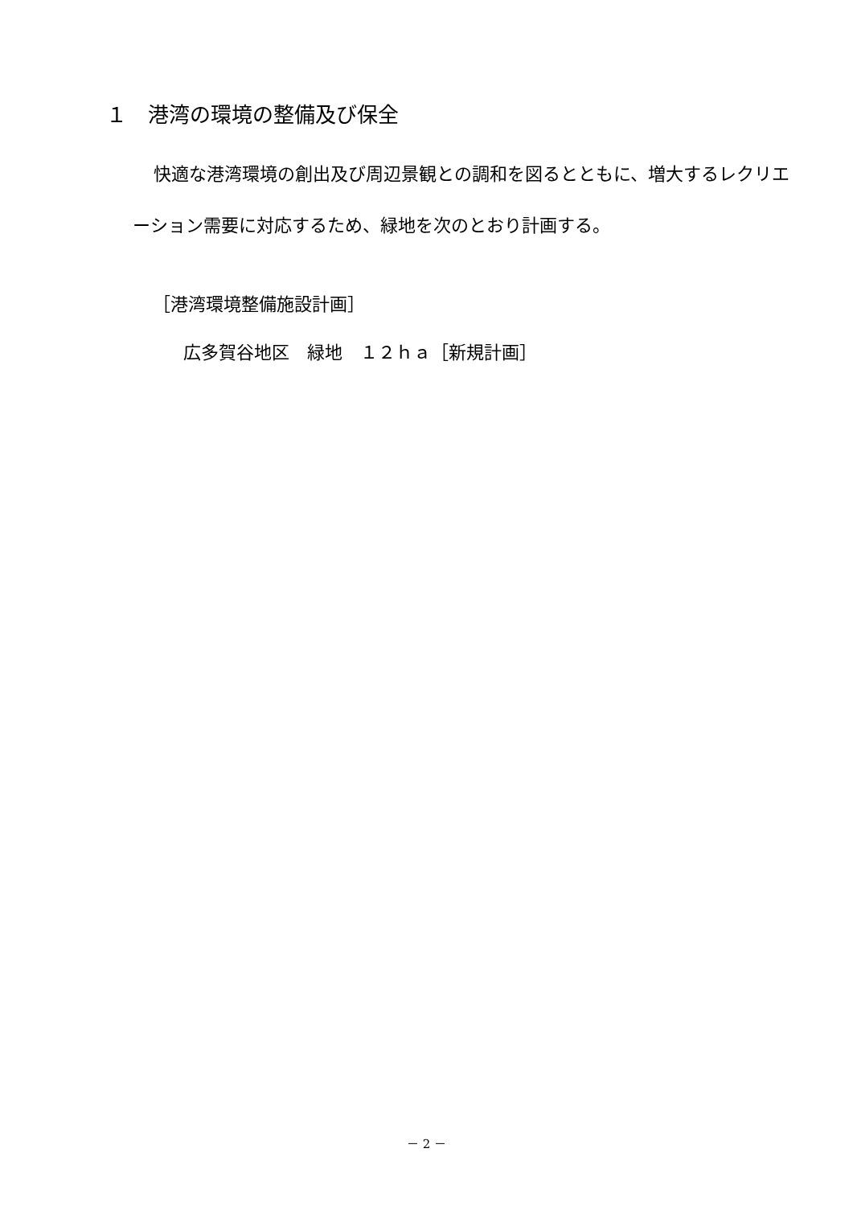１　港湾の環境の整備及び保全
快適な港湾環境の創出及び周辺景観との調和を図るとともに、増大するレクリエーション需要に対応するため、緑地を次のとおり計画する。
［港湾環境整備施設計画］
広多賀谷地区　緑地　１２ｈａ［新規計画］
－ 2 －